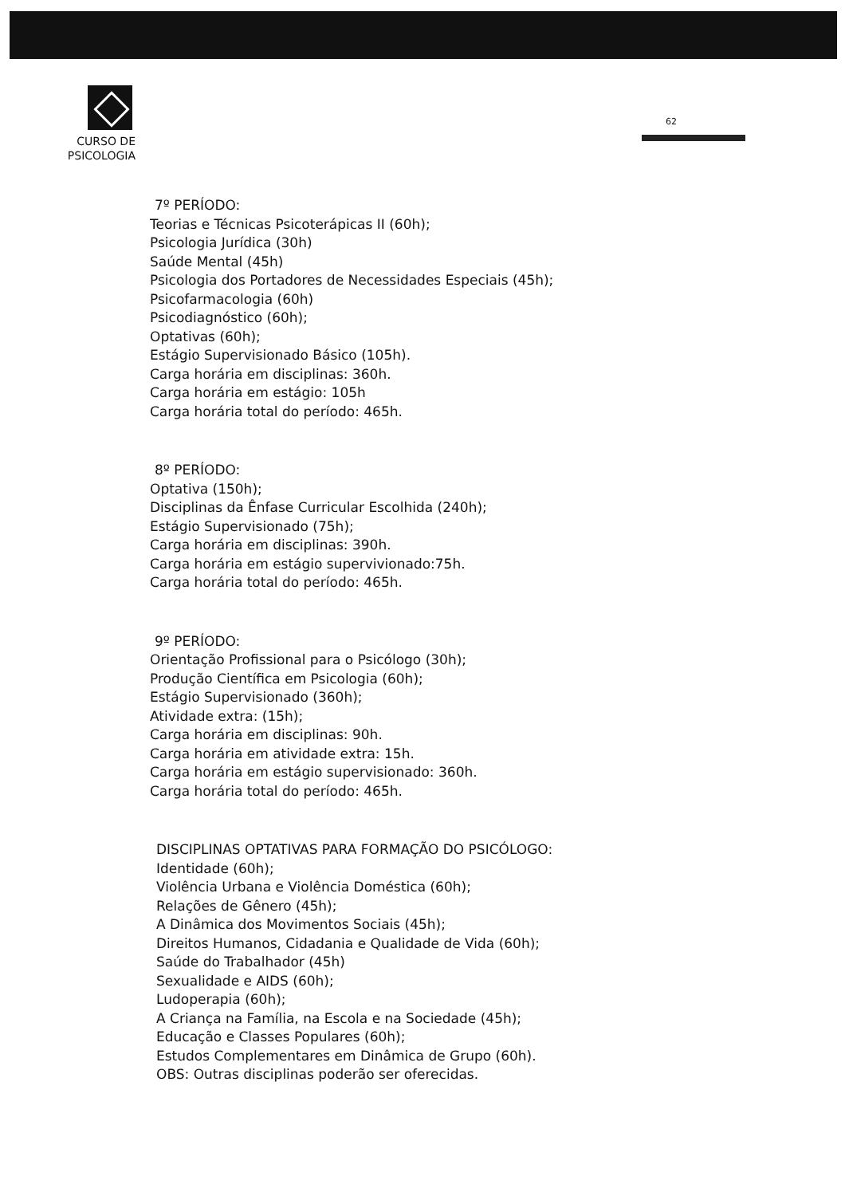CURSO DE
PSICOLOGIA
62
7º PERÍODO:
Teorias e Técnicas Psicoterápicas II (60h);
Psicologia Jurídica (30h)
Saúde Mental (45h)
Psicologia dos Portadores de Necessidades Especiais (45h);
Psicofarmacologia (60h)
Psicodiagnóstico (60h);
Optativas (60h);
Estágio Supervisionado Básico (105h).
Carga horária em disciplinas: 360h.
Carga horária em estágio: 105h
Carga horária total do período: 465h.
8º PERÍODO:
Optativa (150h);
Disciplinas da Ênfase Curricular Escolhida (240h);
Estágio Supervisionado (75h);
Carga horária em disciplinas: 390h.
Carga horária em estágio supervivionado:75h.
Carga horária total do período: 465h.
9º PERÍODO:
Orientação Profissional para o Psicólogo (30h);
Produção Científica em Psicologia (60h);
Estágio Supervisionado (360h);
Atividade extra: (15h);
Carga horária em disciplinas: 90h.
Carga horária em atividade extra: 15h.
Carga horária em estágio supervisionado: 360h.
Carga horária total do período: 465h.
DISCIPLINAS OPTATIVAS PARA FORMAÇÃO DO PSICÓLOGO:
Identidade (60h);
Violência Urbana e Violência Doméstica (60h);
Relações de Gênero (45h);
A Dinâmica dos Movimentos Sociais (45h);
Direitos Humanos, Cidadania e Qualidade de Vida (60h);
Saúde do Trabalhador (45h)
Sexualidade e AIDS (60h);
Ludoperapia (60h);
A Criança na Família, na Escola e na Sociedade (45h);
Educação e Classes Populares (60h);
Estudos Complementares em Dinâmica de Grupo (60h).
OBS: Outras disciplinas poderão ser oferecidas.